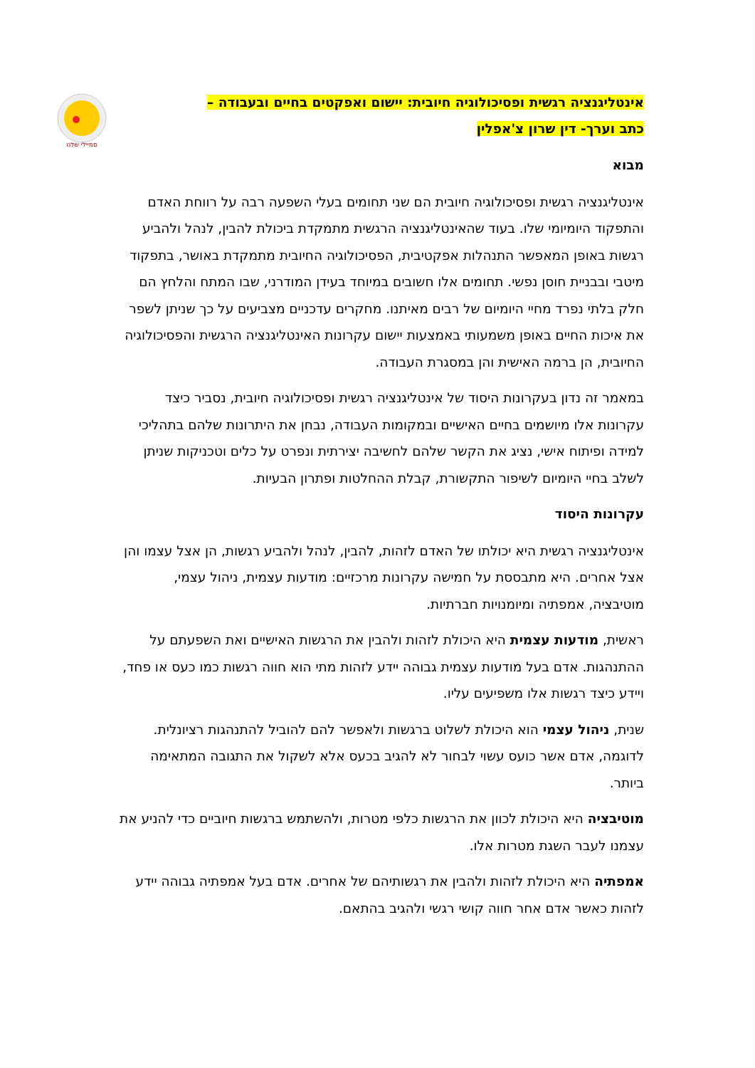סמיילי שלנו
אינטליגנציה רגשית ופסיכולוגיה חיובית: יישום ואפקטים בחיים ובעבודה –
כתב וערך- דין שרון צ'אפלין
מבוא
אינטליגנציה רגשית ופסיכולוגיה חיובית הם שני תחומים בעלי השפעה רבה על רווחת האדם והתפקוד היומיומי שלו. בעוד שהאינטליגנציה הרגשית מתמקדת ביכולת להבין, לנהל ולהביע רגשות באופן המאפשר התנהלות אפקטיבית, הפסיכולוגיה החיובית מתמקדת באושר, בתפקוד מיטבי ובבניית חוסן נפשי. תחומים אלו חשובים במיוחד בעידן המודרני, שבו המתח והלחץ הם חלק בלתי נפרד מחיי היומיום של רבים מאיתנו. מחקרים עדכניים מצביעים על כך שניתן לשפר את איכות החיים באופן משמעותי באמצעות יישום עקרונות האינטליגנציה הרגשית והפסיכולוגיה החיובית, הן ברמה האישית והן במסגרת העבודה.
במאמר זה נדון בעקרונות היסוד של אינטליגנציה רגשית ופסיכולוגיה חיובית, נסביר כיצד עקרונות אלו מיושמים בחיים האישיים ובמקומות העבודה, נבחן את היתרונות שלהם בתהליכי למידה ופיתוח אישי, נציג את הקשר שלהם לחשיבה יצירתית ונפרט על כלים וטכניקות שניתן לשלב בחיי היומיום לשיפור התקשורת, קבלת ההחלטות ופתרון הבעיות.
עקרונות היסוד
אינטליגנציה רגשית היא יכולתו של האדם לזהות, להבין, לנהל ולהביע רגשות, הן אצל עצמו והן אצל אחרים. היא מתבססת על חמישה עקרונות מרכזיים: מודעות עצמית, ניהול עצמי, מוטיבציה, אמפתיה ומיומנויות חברתיות.
ראשית, מודעות עצמית היא היכולת לזהות ולהבין את הרגשות האישיים ואת השפעתם על ההתנהגות. אדם בעל מודעות עצמית גבוהה יידע לזהות מתי הוא חווה רגשות כמו כעס או פחד, ויידע כיצד רגשות אלו משפיעים עליו.
שנית, ניהול עצמי הוא היכולת לשלוט ברגשות ולאפשר להם להוביל להתנהגות רציונלית. לדוגמה, אדם אשר כועס עשוי לבחור לא להגיב בכעס אלא לשקול את התגובה המתאימה ביותר.
מוטיבציה היא היכולת לכוון את הרגשות כלפי מטרות, ולהשתמש ברגשות חיוביים כדי להניע את עצמנו לעבר השגת מטרות אלו.
אמפתיה היא היכולת לזהות ולהבין את רגשותיהם של אחרים. אדם בעל אמפתיה גבוהה יידע לזהות כאשר אדם אחר חווה קושי רגשי ולהגיב בהתאם.